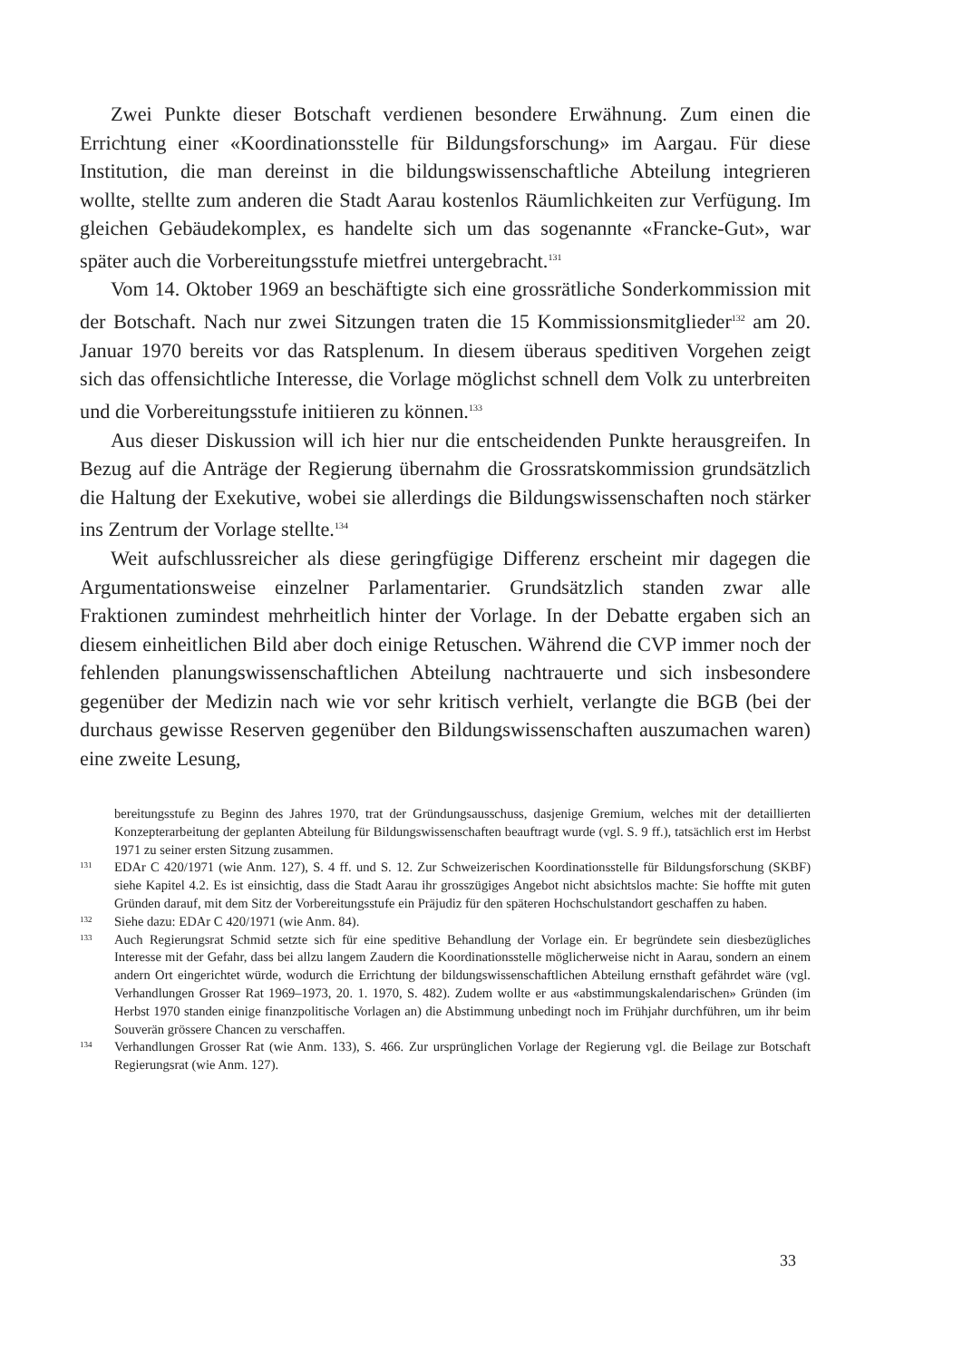Zwei Punkte dieser Botschaft verdienen besondere Erwähnung. Zum einen die Errichtung einer «Koordinationsstelle für Bildungsforschung» im Aargau. Für diese Institution, die man dereinst in die bildungswissenschaftliche Abteilung integrieren wollte, stellte zum anderen die Stadt Aarau kostenlos Räumlichkeiten zur Verfügung. Im gleichen Gebäudekomplex, es handelte sich um das sogenannte «Francke-Gut», war später auch die Vorbereitungsstufe mietfrei untergebracht.<sup>131</sup>
Vom 14. Oktober 1969 an beschäftigte sich eine grossrätliche Sonderkommission mit der Botschaft. Nach nur zwei Sitzungen traten die 15 Kommissionsmitglieder<sup>132</sup> am 20. Januar 1970 bereits vor das Ratsplenum. In diesem überaus speditiven Vorgehen zeigt sich das offensichtliche Interesse, die Vorlage möglichst schnell dem Volk zu unterbreiten und die Vorbereitungsstufe initiieren zu können.<sup>133</sup>
Aus dieser Diskussion will ich hier nur die entscheidenden Punkte herausgreifen. In Bezug auf die Anträge der Regierung übernahm die Grossratskommission grundsätzlich die Haltung der Exekutive, wobei sie allerdings die Bildungswissenschaften noch stärker ins Zentrum der Vorlage stellte.<sup>134</sup>
Weit aufschlussreicher als diese geringfügige Differenz erscheint mir dagegen die Argumentationsweise einzelner Parlamentarier. Grundsätzlich standen zwar alle Fraktionen zumindest mehrheitlich hinter der Vorlage. In der Debatte ergaben sich an diesem einheitlichen Bild aber doch einige Retuschen. Während die CVP immer noch der fehlenden planungswissenschaftlichen Abteilung nachtrauerte und sich insbesondere gegenüber der Medizin nach wie vor sehr kritisch verhielt, verlangte die BGB (bei der durchaus gewisse Reserven gegenüber den Bildungswissenschaften auszumachen waren) eine zweite Lesung,
bereitungsstufe zu Beginn des Jahres 1970, trat der Gründungsausschuss, dasjenige Gremium, welches mit der detaillierten Konzepterarbeitung der geplanten Abteilung für Bildungswissenschaften beauftragt wurde (vgl. S. 9 ff.), tatsächlich erst im Herbst 1971 zu seiner ersten Sitzung zusammen.
131
EDAr C 420/1971 (wie Anm. 127), S. 4 ff. und S. 12. Zur Schweizerischen Koordinationsstelle für Bildungsforschung (SKBF) siehe Kapitel 4.2. Es ist einsichtig, dass die Stadt Aarau ihr grosszügiges Angebot nicht absichtslos machte: Sie hoffte mit guten Gründen darauf, mit dem Sitz der Vorbereitungsstufe ein Präjudiz für den späteren Hochschulstandort geschaffen zu haben.
132
Siehe dazu: EDAr C 420/1971 (wie Anm. 84).
133
Auch Regierungsrat Schmid setzte sich für eine speditive Behandlung der Vorlage ein. Er begründete sein diesbezügliches Interesse mit der Gefahr, dass bei allzu langem Zaudern die Koordinationsstelle möglicherweise nicht in Aarau, sondern an einem andern Ort eingerichtet würde, wodurch die Errichtung der bildungswissenschaftlichen Abteilung ernsthaft gefährdet wäre (vgl. Verhandlungen Grosser Rat 1969–1973, 20. 1. 1970, S. 482). Zudem wollte er aus «abstimmungskalendarischen» Gründen (im Herbst 1970 standen einige finanzpolitische Vorlagen an) die Abstimmung unbedingt noch im Frühjahr durchführen, um ihr beim Souverän grössere Chancen zu verschaffen.
134
Verhandlungen Grosser Rat (wie Anm. 133), S. 466. Zur ursprünglichen Vorlage der Regierung vgl. die Beilage zur Botschaft Regierungsrat (wie Anm. 127).
33